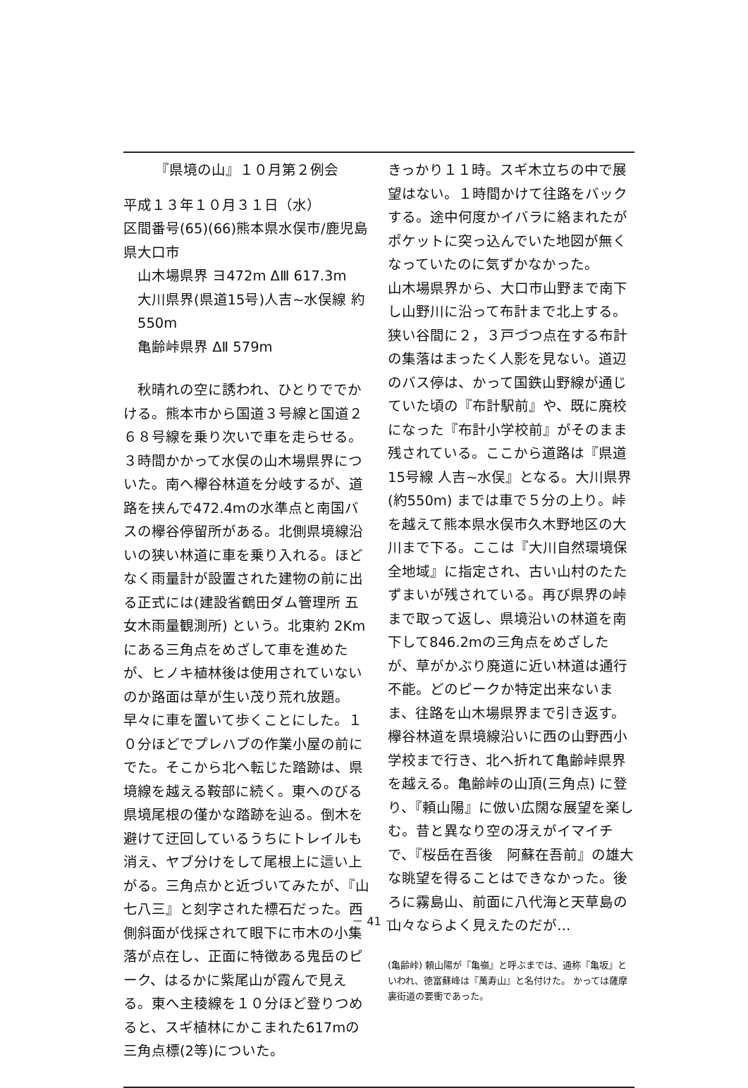『県境の山』１０月第２例会
平成１３年１０月３１日（水）
区間番号(65)(66)熊本県水俣市/鹿児島県大口市
山木場県界 ヨ472m ΔⅢ 617.3m
大川県界(県道15号)人吉~水俣線 約550m
亀齢峠県界 ΔⅡ 579m
　秋晴れの空に誘われ、ひとりででかける。熊本市から国道３号線と国道２６８号線を乗り次いで車を走らせる。３時間かかって水俣の山木場県界についた。南へ欅谷林道を分岐するが、道路を挟んで472.4mの水準点と南国バスの欅谷停留所がある。北側県境線沿いの狭い林道に車を乗り入れる。ほどなく雨量計が設置された建物の前に出る正式には(建設省鶴田ダム管理所 五女木雨量観測所) という。北東約 2Kmにある三角点をめざして車を進めたが、ヒノキ植林後は使用されていないのか路面は草が生い茂り荒れ放題。早々に車を置いて歩くことにした。１０分ほどでプレハブの作業小屋の前にでた。そこから北へ転じた踏跡は、県境線を越える鞍部に続く。東へのびる県境尾根の僅かな踏跡を辿る。倒木を避けて迂回しているうちにトレイルも消え、ヤブ分けをして尾根上に這い上がる。三角点かと近づいてみたが、『山七八三』と刻字された標石だった。西側斜面が伐採されて眼下に市木の小集落が点在し、正面に特徴ある鬼岳のピーク、はるかに紫尾山が霞んで見える。東へ主稜線を１０分ほど登りつめると、スギ植林にかこまれた617mの三角点標(2等)についた。
きっかり１１時。スギ木立ちの中で展望はない。１時間かけて往路をバックする。途中何度かイバラに絡まれたがポケットに突っ込んでいた地図が無くなっていたのに気ずかなかった。
山木場県界から、大口市山野まで南下し山野川に沿って布計まで北上する。狭い谷間に２，３戸づつ点在する布計の集落はまったく人影を見ない。道辺のバス停は、かって国鉄山野線が通じていた頃の『布計駅前』や、既に廃校になった『布計小学校前』がそのまま残されている。ここから道路は『県道15号線 人吉~水俣』となる。大川県界(約550m) までは車で５分の上り。峠を越えて熊本県水俣市久木野地区の大川まで下る。ここは『大川自然環境保全地域』に指定され、古い山村のたたずまいが残されている。再び県界の峠まで取って返し、県境沿いの林道を南下して846.2mの三角点をめざしたが、草がかぶり廃道に近い林道は通行不能。どのピークか特定出来ないまま、往路を山木場県界まで引き返す。欅谷林道を県境線沿いに西の山野西小学校まで行き、北へ折れて亀齢峠県界を越える。亀齢峠の山頂(三角点) に登り、『頼山陽』に倣い広闊な展望を楽しむ。昔と異なり空の冴えがイマイチで、『桜岳在吾後　阿蘇在吾前』の雄大な眺望を得ることはできなかった。後ろに霧島山、前面に八代海と天草島の山々ならよく見えたのだが…
(亀齢峠) 頼山陽が『亀嶺』と呼ぶまでは、通称『亀坂』といわれ、徳富蘇峰は『萬寿山』と名付けた。 かっては薩摩裏街道の要衝であった。
－ 41 －